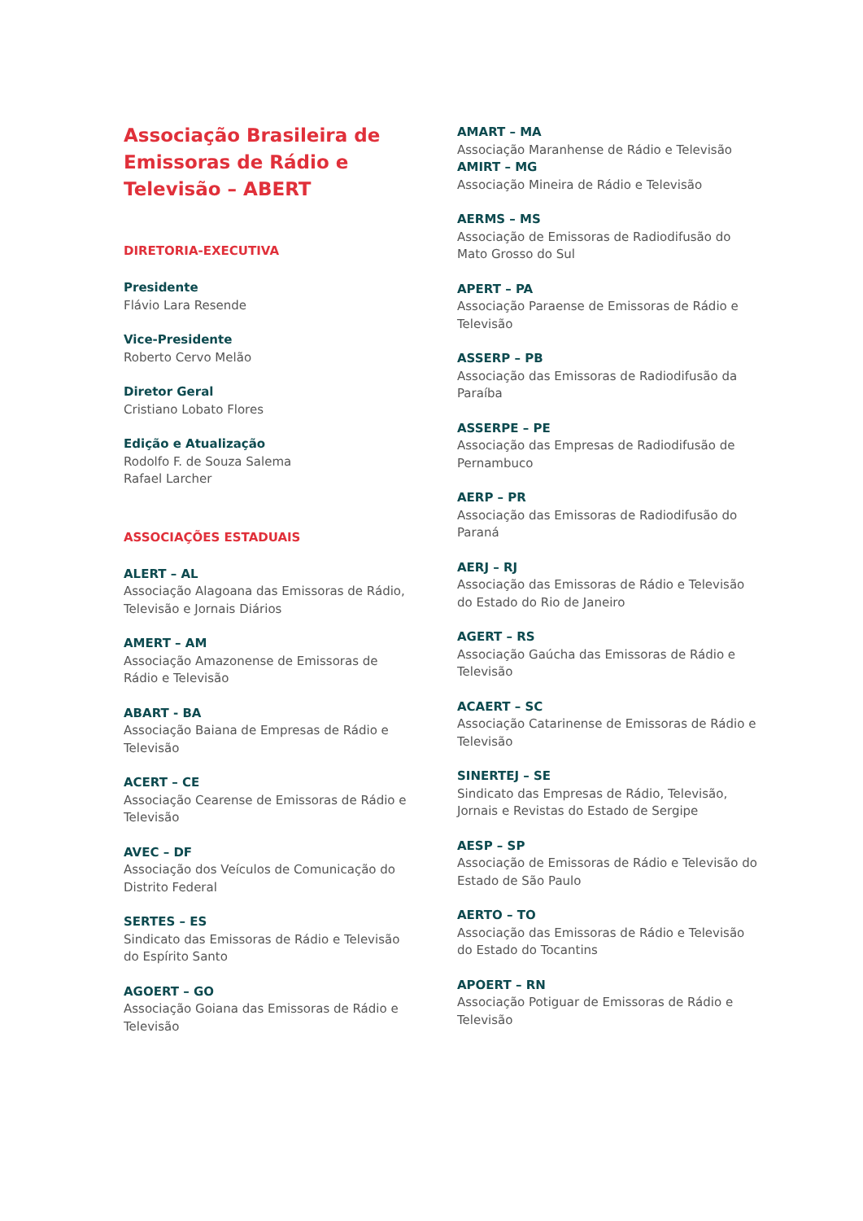Associação Brasileira de Emissoras de Rádio e Televisão – ABERT
DIRETORIA-EXECUTIVA
Presidente
Flávio Lara Resende
Vice-Presidente
Roberto Cervo Melão
Diretor Geral
Cristiano Lobato Flores
Edição e Atualização
Rodolfo F. de Souza Salema
Rafael Larcher
ASSOCIAÇÕES ESTADUAIS
ALERT – AL
Associação Alagoana das Emissoras de Rádio, Televisão e Jornais Diários
AMERT – AM
Associação Amazonense de Emissoras de Rádio e Televisão
ABART - BA
Associação Baiana de Empresas de Rádio e Televisão
ACERT – CE
Associação Cearense de Emissoras de Rádio e Televisão
AVEC – DF
Associação dos Veículos de Comunicação do Distrito Federal
SERTES – ES
Sindicato das Emissoras de Rádio e Televisão do Espírito Santo
AGOERT – GO
Associação Goiana das Emissoras de Rádio e Televisão
AMART – MA
Associação Maranhense de Rádio e Televisão
AMIRT – MG
Associação Mineira de Rádio e Televisão
AERMS – MS
Associação de Emissoras de Radiodifusão do Mato Grosso do Sul
APERT – PA
Associação Paraense de Emissoras de Rádio e Televisão
ASSERP – PB
Associação das Emissoras de Radiodifusão da Paraíba
ASSERPE – PE
Associação das Empresas de Radiodifusão de Pernambuco
AERP – PR
Associação das Emissoras de Radiodifusão do Paraná
AERJ – RJ
Associação das Emissoras de Rádio e Televisão do Estado do Rio de Janeiro
AGERT – RS
Associação Gaúcha das Emissoras de Rádio e Televisão
ACAERT – SC
Associação Catarinense de Emissoras de Rádio e Televisão
SINERTEJ – SE
Sindicato das Empresas de Rádio, Televisão, Jornais e Revistas do Estado de Sergipe
AESP – SP
Associação de Emissoras de Rádio e Televisão do Estado de São Paulo
AERTO – TO
Associação das Emissoras de Rádio e Televisão do Estado do Tocantins
APOERT – RN
Associação Potiguar de Emissoras de Rádio e Televisão